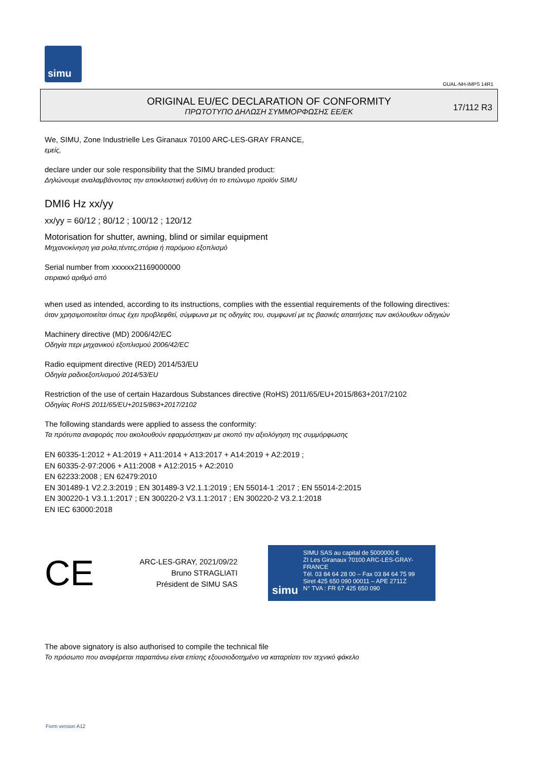simu
GUAL-NH-IMPS 14R1
ORIGINAL EU/EC DECLARATION OF CONFORMITY
ΠΡΩΤΟΤΥΠΟ ΔΗΛΩΣΗ ΣΥΜΜΟΡΦΩΣΗΣ ΕΕ/ΕΚ
17/112 R3
We, SIMU, Zone Industrielle Les Giranaux 70100 ARC-LES-GRAY FRANCE,
εμείς,
declare under our sole responsibility that the SIMU branded product:
Δηλώνουμε αναλαμβάνοντας την αποκλειστική ευθύνη ότι το επώνυμο προϊόν SIMU
DMI6 Hz xx/yy
xx/yy = 60/12 ; 80/12 ; 100/12 ; 120/12
Motorisation for shutter, awning, blind or similar equipment
Μηχανοκίνηση για ρολα,τέντες,στόρια ή παρόμοιο εξοπλισμό
Serial number from xxxxxx21169000000
σειριακό αριθμό από
when used as intended, according to its instructions, complies with the essential requirements of the following directives:
όταν χρησιμοποιείται όπως έχει προβλεφθεί, σύμφωνα με τις οδηγίες του, συμφωνεί με τις βασικές απαιτήσεις των ακόλουθων οδηγιών
Machinery directive (MD) 2006/42/EC
Οδηγία περι μηχανικού εξοπλισμού 2006/42/EC
Radio equipment directive (RED) 2014/53/EU
Οδηγία ραδιοεξοπλισμού 2014/53/EU
Restriction of the use of certain Hazardous Substances directive (RoHS) 2011/65/EU+2015/863+2017/2102
Οδηγίας RoHS 2011/65/EU+2015/863+2017/2102
The following standards were applied to assess the conformity:
Τα πρότυπα αναφοράς που ακολουθούν εφαρμόστηκαν με σκοπό την αξιολόγηση της συμμόρφωσης
EN 60335-1:2012 + A1:2019 + A11:2014 + A13:2017 + A14:2019 + A2:2019 ;
EN 60335-2-97:2006 + A11:2008 + A12:2015 + A2:2010
EN 62233:2008 ; EN 62479:2010
EN 301489-1 V2.2.3:2019 ; EN 301489-3 V2.1.1:2019 ; EN 55014-1 :2017 ; EN 55014-2:2015
EN 300220-1 V3.1.1:2017 ; EN 300220-2 V3.1.1:2017 ; EN 300220-2 V3.2.1:2018
EN IEC 63000:2018
CE
ARC-LES-GRAY, 2021/09/22
Bruno STRAGLIATI
Président de SIMU SAS
simu
SIMU SAS au capital de 5000000 €
ZI Les Giranaux 70100 ARC-LES-GRAY-FRANCE
Tél. 03 84 64 28 00 – Fax 03 84 64 75 99
Siret 425 650 090 00011 – APE 2711Z
N° TVA : FR 67 425 650 090
The above signatory is also authorised to compile the technical file
Το πρόσωπο που αναφέρεται παραπάνω είναι επίσης εξουσιοδοτημένο να καταρτίσει τον τεχνικό φάκελο
Form version A12